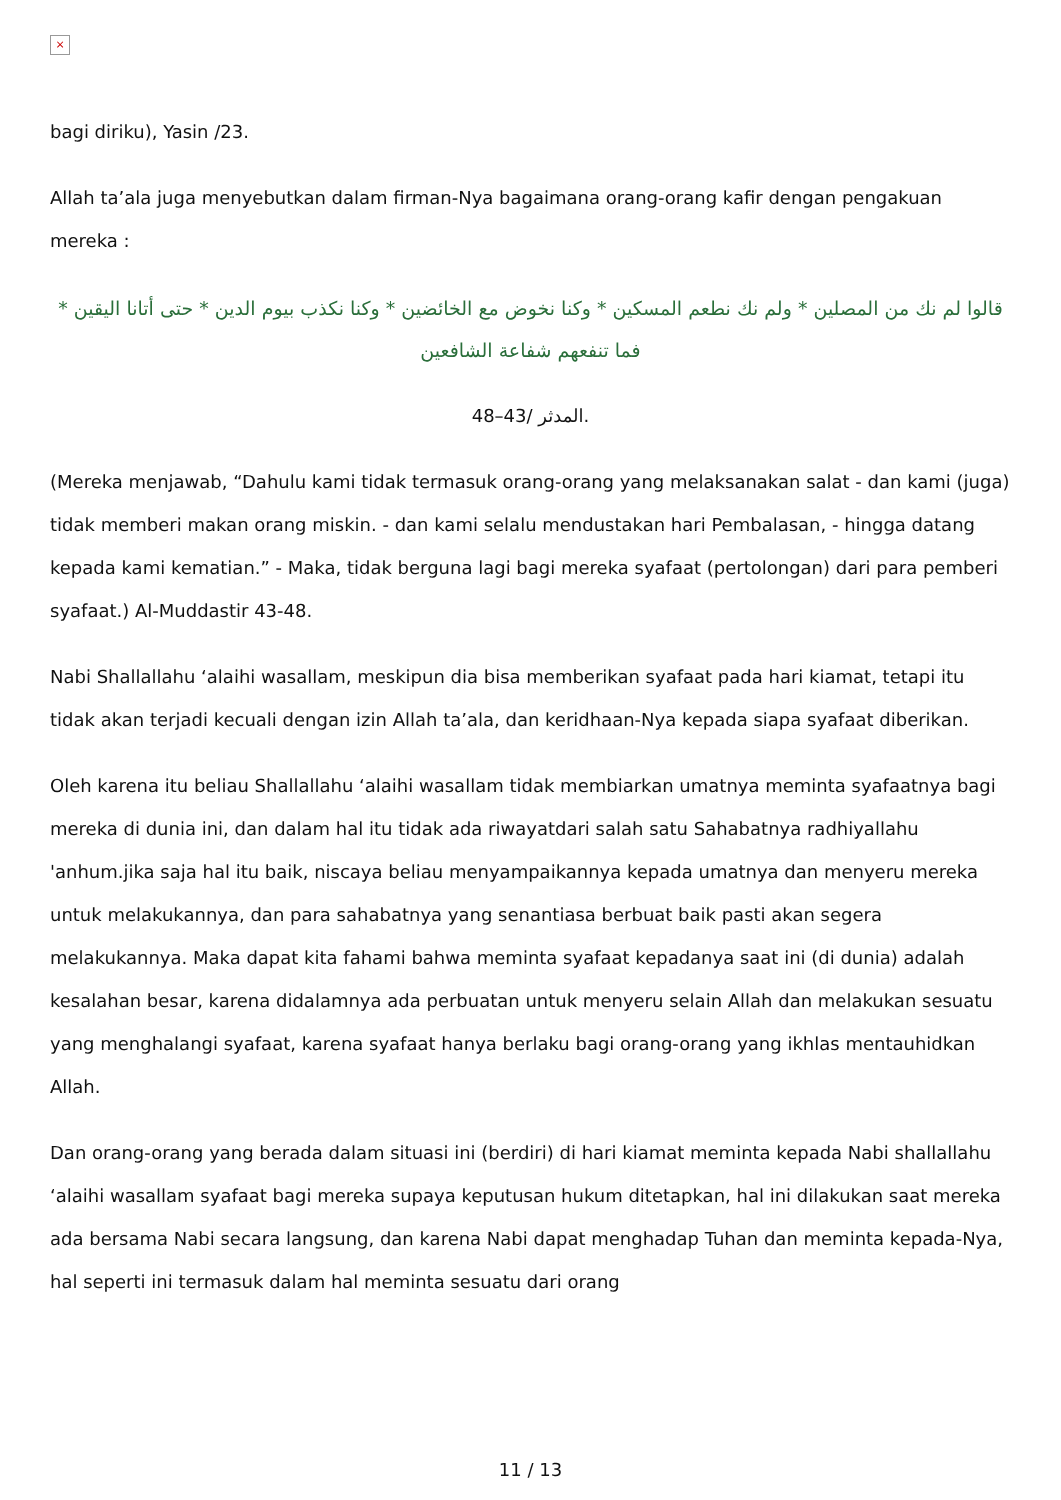×
bagi diriku), Yasin /23.
Allah ta’ala juga menyebutkan dalam firman-Nya bagaimana orang-orang kafir dengan pengakuan mereka :
قالوا لم نك من المصلين * ولم نك نطعم المسكين * وكنا نخوض مع الخائضين * وكنا نكذب بيوم الدين * حتى أتانا اليقين * فما تنفعهم شفاعة الشافعين
المدثر /43–48.
(Mereka menjawab, “Dahulu kami tidak termasuk orang-orang yang melaksanakan salat - dan kami (juga) tidak memberi makan orang miskin. - dan kami selalu mendustakan hari Pembalasan, - hingga datang kepada kami kematian.” - Maka, tidak berguna lagi bagi mereka syafaat (pertolongan) dari para pemberi syafaat.) Al-Muddastir 43-48.
Nabi Shallallahu ‘alaihi wasallam, meskipun dia bisa memberikan syafaat pada hari kiamat, tetapi itu tidak akan terjadi kecuali dengan izin Allah ta’ala, dan keridhaan-Nya kepada siapa syafaat diberikan.
Oleh karena itu beliau Shallallahu ‘alaihi wasallam tidak membiarkan umatnya meminta syafaatnya bagi mereka di dunia ini, dan dalam hal itu tidak ada riwayatdari salah satu Sahabatnya radhiyallahu 'anhum.jika saja hal itu baik, niscaya beliau menyampaikannya kepada umatnya dan menyeru mereka untuk melakukannya, dan para sahabatnya yang senantiasa berbuat baik pasti akan segera melakukannya. Maka dapat kita fahami bahwa meminta syafaat kepadanya saat ini (di dunia) adalah kesalahan besar, karena didalamnya ada perbuatan untuk menyeru selain Allah dan melakukan sesuatu yang menghalangi syafaat, karena syafaat hanya berlaku bagi orang-orang yang ikhlas mentauhidkan Allah.
Dan orang-orang yang berada dalam situasi ini (berdiri) di hari kiamat meminta kepada Nabi shallallahu ‘alaihi wasallam syafaat bagi mereka supaya keputusan hukum ditetapkan, hal ini dilakukan saat mereka ada bersama Nabi secara langsung, dan karena Nabi dapat menghadap Tuhan dan meminta kepada-Nya, hal seperti ini termasuk dalam hal meminta sesuatu dari orang
11 / 13